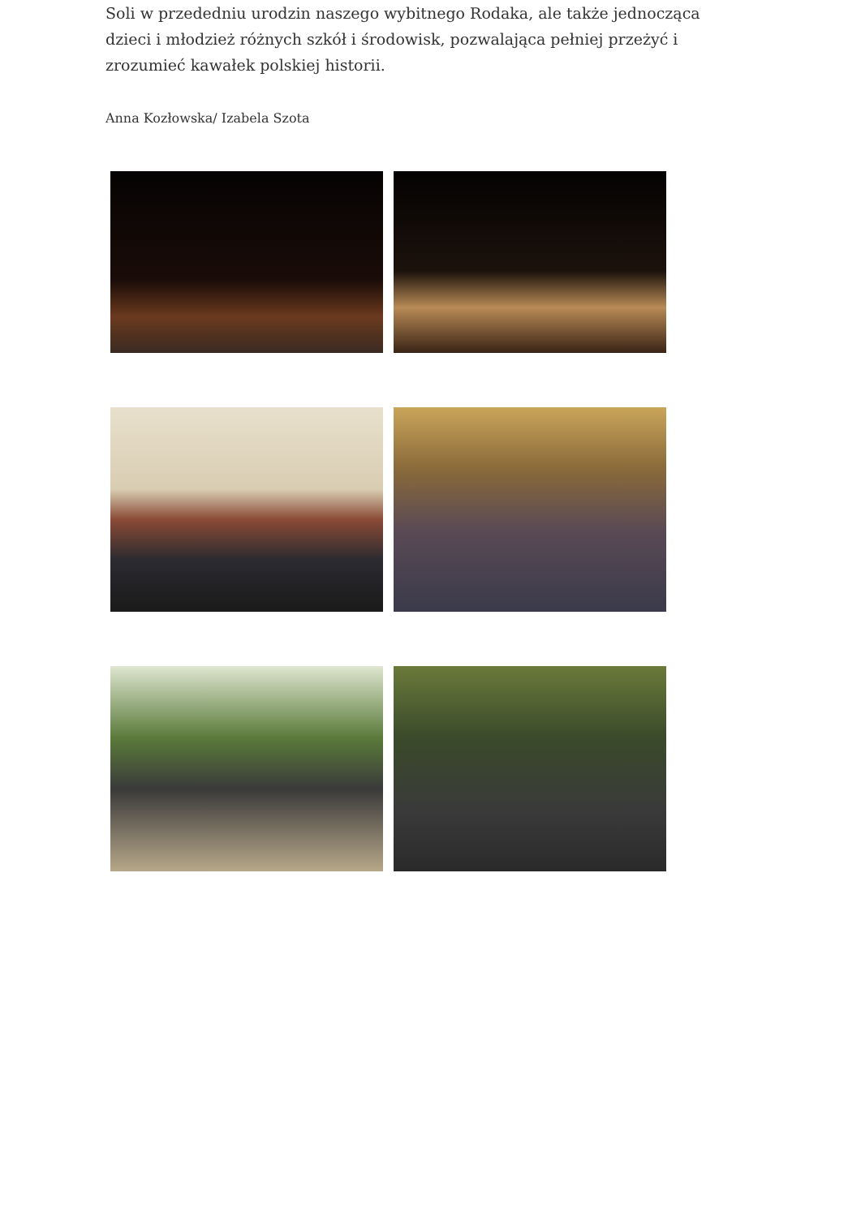Soli w przededniu urodzin naszego wybitnego Rodaka, ale także jednocząca dzieci i młodzież różnych szkół i środowisk, pozwalająca pełniej przeżyć i zrozumieć kawałek polskiej historii.
Anna Kozłowska/ Izabela Szota